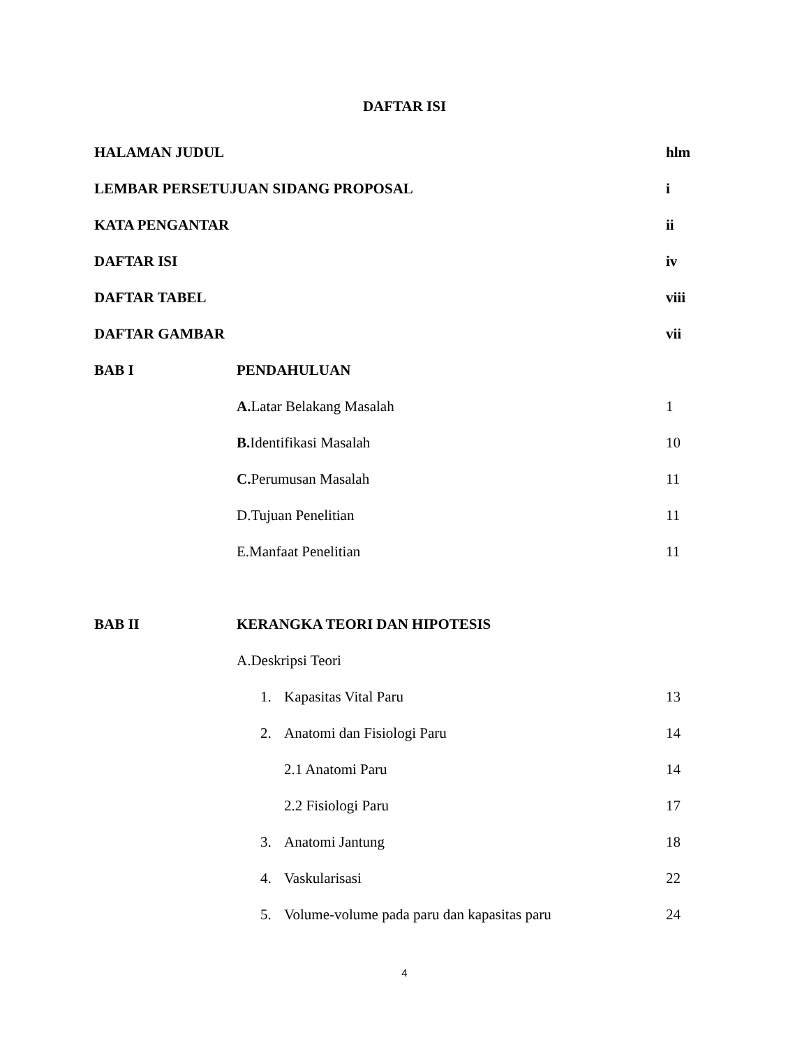DAFTAR ISI
HALAMAN JUDUL hlm
LEMBAR PERSETUJUAN SIDANG PROPOSAL i
KATA PENGANTAR ii
DAFTAR ISI iv
DAFTAR TABEL viii
DAFTAR GAMBAR vii
BAB I PENDAHULUAN
A. Latar Belakang Masalah 1
B. Identifikasi Masalah 10
C. Perumusan Masalah 11
D.Tujuan Penelitian 11
E.Manfaat Penelitian 11
BAB II KERANGKA TEORI DAN HIPOTESIS
A.Deskripsi Teori
1. Kapasitas Vital Paru 13
2. Anatomi dan Fisiologi Paru 14
2.1 Anatomi Paru 14
2.2 Fisiologi Paru 17
3. Anatomi Jantung 18
4. Vaskularisasi 22
5. Volume-volume pada paru dan kapasitas paru 24
4